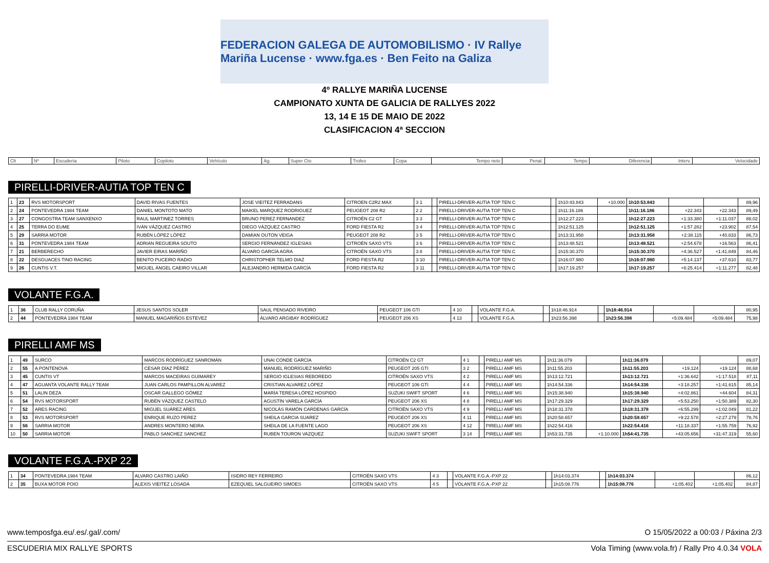FEDERACION GALEGA DE AUTOMOBILISMO · IV Rallye Mariña Lucense · www.fga.es · Ben Feito na Galiza
4º RALLYE MARIÑA LUCENSE
CAMPIONATO XUNTA DE GALICIA DE RALLYES 2022
13, 14 E 15 DE MAIO DE 2022
CLASIFICACION 4ª SECCION
| Clt | Nº | Escudería | Piloto | Copiloto | Vehículo | Ag. | Super Cto | Trofeo | Copa | Tempo neto | Penal. | Tempo | Diferencia | Interv. | Velocidade |
PIRELLI-DRIVER-AUTIA TOP TEN C
| 1 | 23 | RVS MOTORSPORT | DAVID RIVAS FUENTES | JOSE VIEITEZ FERRADANS | CITROEN C2R2 MAX | 3 1 | | PIRELLI-DRIVER-AUTIA TOP TEN C | | 1h10:43.843 | +10.000 | 1h10:53.843 | | | 89,96 |
| 2 | 24 | PONTEVEDRA 1984 TEAM | DANIEL MONTOTO MATO | MAIKEL MARQUEZ RODRIGUEZ | PEUGEOT 208 R2 | 2 2 | | PIRELLI-DRIVER-AUTIA TOP TEN C | | 1h11:16.186 | | 1h11:16.186 | +22.343 | +22.343 | 89,49 |
| 3 | 27 | CONGOSTRA TEAM SANXENXO | RAUL MARTINEZ TORRES | BRUNO PEREZ FERNANDEZ | CITROËN C2 GT | 3 3 | | PIRELLI-DRIVER-AUTIA TOP TEN C | | 1h12:27.223 | | 1h12:27.223 | +1:33.380 | +1:11.037 | 88,02 |
| 4 | 25 | TERRA DO EUME | IVÁN VÁZQUEZ CASTRO | DIEGO VÁZQUEZ CASTRO | FORD FIESTA R2 | 3 4 | | PIRELLI-DRIVER-AUTIA TOP TEN C | | 1h12:51.125 | | 1h12:51.125 | +1:57.282 | +23.902 | 87,54 |
| 5 | 29 | SARRIA MOTOR | RUBÉN LÓPEZ LÓPEZ | DAMIAN OUTON VEIGA | PEUGEOT 208 R2 | 3 5 | | PIRELLI-DRIVER-AUTIA TOP TEN C | | 1h13:31.958 | | 1h13:31.958 | +2:38.115 | +40.833 | 86,73 |
| 6 | 31 | PONTEVEDRA 1984 TEAM | ADRIAN REGUEIRA SOUTO | SERGIO FERNÁNDEZ IGLESIAS | CITROËN SAXO VTS | 3 6 | | PIRELLI-DRIVER-AUTIA TOP TEN C | | 1h13:48.521 | | 1h13:48.521 | +2:54.678 | +16.563 | 86,41 |
| 7 | 21 | BERBERECHO | JAVIER EIRAS MARIÑO | ÁLVARO GARCÍA AGRA | CITROËN SAXO VTS | 3 8 | | PIRELLI-DRIVER-AUTIA TOP TEN C | | 1h15:30.370 | | 1h15:30.370 | +4:36.527 | +1:41.849 | 84,46 |
| 8 | 22 | DESGUACES TINO RACING | BENITO PUCEIRO RADIO | CHRISTOPHER TELMO DIAZ | FORD FIESTA R2 | 3 10 | | PIRELLI-DRIVER-AUTIA TOP TEN C | | 1h16:07.980 | | 1h16:07.980 | +5:14.137 | +37.610 | 83,77 |
| 9 | 26 | CUNTIS V.T. | MIGUEL ÁNGEL CAEIRO VILLAR | ALEJANDRO HERMIDA GARCÍA | FORD FIESTA R2 | 3 11 | | PIRELLI-DRIVER-AUTIA TOP TEN C | | 1h17:19.257 | | 1h17:19.257 | +6:25.414 | +1:11.277 | 82,48 |
VOLANTE F.G.A.
| 1 | 36 | CLUB RALLY CORUÑA | JESUS SANTOS SOLER | SAUL PENSADO RIVEIRO | PEUGEOT 106 GTI | 4 10 | | VOLANTE F.G.A. | | 1h18:46.914 | | 1h18:46.914 | | | 80,95 |
| 2 | 44 | PONTEVEDRA 1984 TEAM | MANUEL MAGARIÑOS ESTEVEZ | ÁLVARO ARGIBAY RODRÍGUEZ | PEUGEOT 206 XS | 4 13 | | VOLANTE F.G.A. | | 1h23:56.398 | | 1h23:56.398 | +5:09.484 | +5:09.484 | 75,98 |
PIRELLI AMF MS
| 1 | 49 | SURCO | MARCOS RODRÍGUEZ SANROMÁN | UNAI CONDE GARCÍA | CITROËN C2 GT | 4 1 | | PIRELLI AMF MS | | 1h11:36.079 | | 1h11:36.079 | | | 89,07 |
| 2 | 55 | A PONTENOVA | CÉSAR DÍAZ PÉREZ | MANUEL RODRÍGUEZ MARIÑO | PEUGEOT 205 GTI | 3 2 | | PIRELLI AMF MS | | 1h11:55.203 | | 1h11:55.203 | +19.124 | +19.124 | 88,68 |
| 3 | 45 | CUNTIS VT | MARCOS MACEIRAS GUIMAREY | SERGIO IGLESIAS REBOREDO | CITROËN SAXO VTS | 4 2 | | PIRELLI AMF MS | | 1h13:12.721 | | 1h13:12.721 | +1:36.642 | +1:17.518 | 87,11 |
| 4 | 47 | AGUANTA VOLANTE RALLY TEAM | JUAN CARLOS PAMPILLON ALVAREZ | CRISTIAN ALVAREZ LÓPEZ | PEUGEOT 106 GTI | 4 4 | | PIRELLI AMF MS | | 1h14:54.336 | | 1h14:54.336 | +3:18.257 | +1:41.615 | 85,14 |
| 5 | 51 | LALIN DEZA | OSCAR GALLEGO GÓMEZ | MARÍA TERESA LÓPEZ HOSPIDO | SUZUKI SWIFT SPORT | 4 6 | | PIRELLI AMF MS | | 1h15:38.940 | | 1h15:38.940 | +4:02.861 | +44.604 | 84,31 |
| 6 | 54 | RVS MOTORSPORT | RUBÉN VÁZQUEZ CASTELO | AGUSTÍN VARELA GARCÍA | PEUGEOT 206 XS | 4 8 | | PIRELLI AMF MS | | 1h17:29.329 | | 1h17:29.329 | +5:53.250 | +1:50.389 | 82,30 |
| 7 | 52 | ARES RACING | MIGUEL SUÁREZ ARES | NICOLÁS RAMÓN CARDENAS GARCÍA | CITROËN SAXO VTS | 4 9 | | PIRELLI AMF MS | | 1h18:31.378 | | 1h18:31.378 | +6:55.299 | +1:02.049 | 81,22 |
| 8 | 53 | RVS MOTORSPORT | ENRIQUE RUZO PEREZ | SHEILA GARCIA SUAREZ | PEUGEOT 206 XS | 4 11 | | PIRELLI AMF MS | | 1h20:58.657 | | 1h20:58.657 | +9:22.578 | +2:27.279 | 78,76 |
| 9 | 56 | SARRIA MOTOR | ANDRES MONTERO NEIRA | SHEILA DE LA FUENTE LAGO | PEUGEOT 206 XS | 4 12 | | PIRELLI AMF MS | | 1h22:54.416 | | 1h22:54.416 | +11:18.337 | +1:55.759 | 76,92 |
| 10 | 50 | SARRIA MOTOR | PABLO SANCHEZ SANCHEZ | RUBEN TOURON VAZQUEZ | SUZUKI SWIFT SPORT | 3 14 | | PIRELLI AMF MS | | 1h53:31.735 | +1:10.000 | 1h54:41.735 | +43:05.656 | +31:47.319 | 55,60 |
VOLANTE F.G.A.-PXP 22
| 1 | 34 | PONTEVEDRA 1984 TEAM | ALVARO CASTRO LAIÑO | ISIDRO REY FERREIRO | CITROËN SAXO VTS | 4 3 | | VOLANTE F.G.A.-PXP 22 | | 1h14:03.374 | | 1h14:03.374 | | | 86,12 |
| 2 | 35 | BUXA MOTOR POIO | ALEXIS VIEITEZ LOSADA | EZEQUIEL SALGUEIRO SIMOES | CITROËN SAXO VTS | 4 5 | | VOLANTE F.G.A.-PXP 22 | | 1h15:08.776 | | 1h15:08.776 | +1:05.402 | +1:05.402 | 84,87 |
www.temposfga.eu/.es/.gal/.com/ O 15/05/2022 a 00:03 / Páxina 2/3
ESCUDERIA MIX RALLYE SPORTS Vola Timing (www.vola.fr) / Rally Pro 4.0.34 VOLA